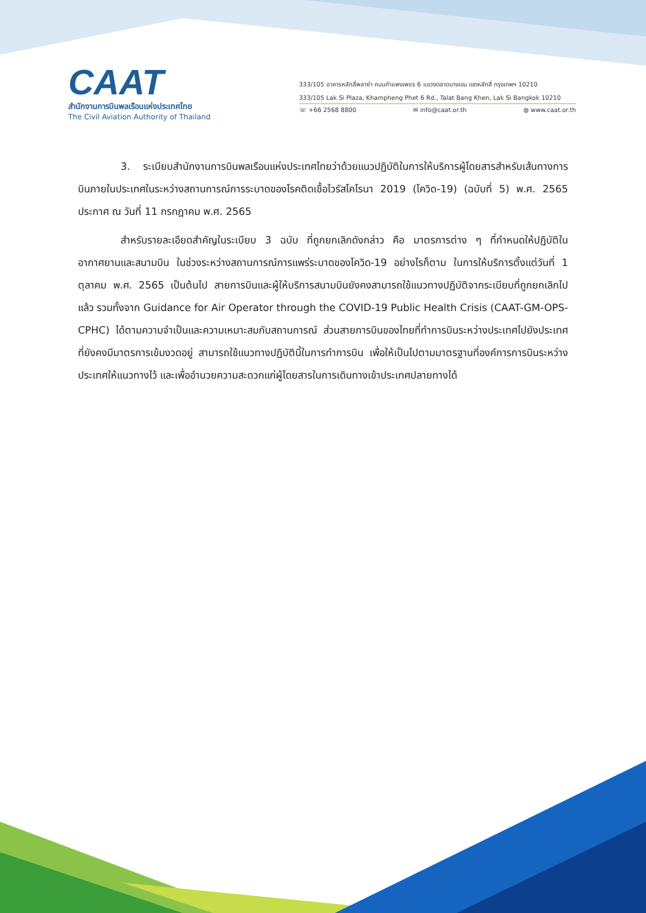CAAT
สำนักงานการบินพลเรือนแห่งประเทศไทย
The Civil Aviation Authority of Thailand
333/105 อาคารหลักสี่พลาซ่า ถนนกำแพงเพชร 6 แขวงตลาดบางเขน เขตหลักสี่ กรุงเทพฯ 10210
333/105 Lak Si Plaza, Khampheng Phet 6 Rd., Talat Bang Khen, Lak Si Bangkok 10210
☏ +66 2568 8800 ✉ info@caat.or.th ◍ www.caat.or.th
3. ระเบียบสำนักงานการบินพลเรือนแห่งประเทศไทยว่าด้วยแนวปฏิบัติในการให้บริการผู้โดยสารสำหรับเส้นทางการบินภายในประเทศในระหว่างสถานการณ์การระบาดของโรคติดเชื้อไวรัสโคโรนา 2019 (โควิด-19) (ฉบับที่ 5) พ.ศ. 2565 ประกาศ ณ วันที่ 11 กรกฎาคม พ.ศ. 2565
สำหรับรายละเอียดสำคัญในระเบียบ 3 ฉบับ ที่ถูกยกเลิกดังกล่าว คือ มาตรการต่าง ๆ ที่กำหนดให้ปฏิบัติในอากาศยานและสนามบิน ในช่วงระหว่างสถานการณ์การแพร่ระบาดของโควิด-19 อย่างไรก็ตาม ในการให้บริการตั้งแต่วันที่ 1 ตุลาคม พ.ศ. 2565 เป็นต้นไป สายการบินและผู้ให้บริการสนามบินยังคงสามารถใช้แนวทางปฏิบัติจากระเบียบที่ถูกยกเลิกไปแล้ว รวมทั้งจาก Guidance for Air Operator through the COVID-19 Public Health Crisis (CAAT-GM-OPS-CPHC) ได้ตามความจำเป็นและความเหมาะสมกับสถานการณ์ ส่วนสายการบินของไทยที่ทำการบินระหว่างประเทศไปยังประเทศที่ยังคงมีมาตรการเข้มงวดอยู่ สามารถใช้แนวทางปฏิบัตินี้ในการทำการบิน เพื่อให้เป็นไปตามมาตรฐานที่องค์การการบินระหว่างประเทศให้แนวทางไว้ และเพื่ออำนวยความสะดวกแก่ผู้โดยสารในการเดินทางเข้าประเทศปลายทางได้